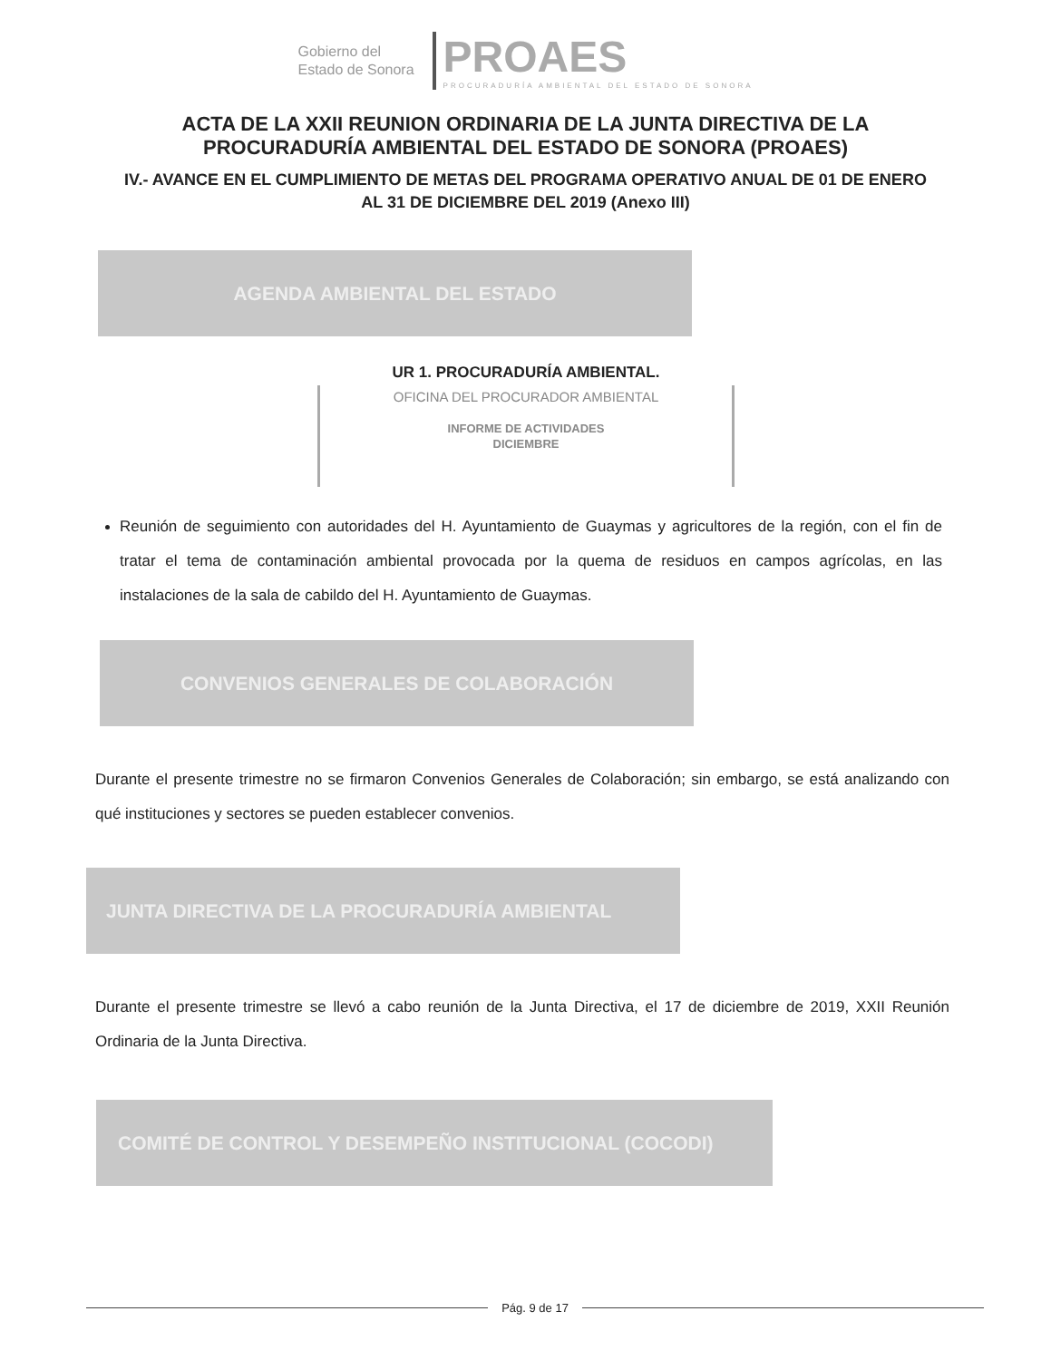Gobierno del
Estado de Sonora
PROAES
PROCURADURÍA AMBIENTAL DEL ESTADO DE SONORA
ACTA DE LA XXII REUNION ORDINARIA DE LA JUNTA DIRECTIVA DE LA
PROCURADURÍA AMBIENTAL DEL ESTADO DE SONORA (PROAES)
IV.- AVANCE EN EL CUMPLIMIENTO DE METAS DEL PROGRAMA OPERATIVO ANUAL DE 01 DE ENERO
AL 31 DE DICIEMBRE DEL 2019 (Anexo III)
AGENDA AMBIENTAL DEL ESTADO
UR 1. PROCURADURÍA AMBIENTAL.
OFICINA DEL PROCURADOR AMBIENTAL
INFORME DE ACTIVIDADES
DICIEMBRE
Reunión de seguimiento con autoridades del H. Ayuntamiento de Guaymas y agricultores de la región, con el fin de tratar el tema de contaminación ambiental provocada por la quema de residuos en campos agrícolas, en las instalaciones de la sala de cabildo del H. Ayuntamiento de Guaymas.
CONVENIOS GENERALES DE COLABORACIÓN
Durante el presente trimestre no se firmaron Convenios Generales de Colaboración; sin embargo, se está analizando con qué instituciones y sectores se pueden establecer convenios.
JUNTA DIRECTIVA DE LA PROCURADURÍA AMBIENTAL
Durante el presente trimestre se llevó a cabo reunión de la Junta Directiva, el 17 de diciembre de 2019, XXII Reunión Ordinaria de la Junta Directiva.
COMITÉ DE CONTROL Y DESEMPEÑO INSTITUCIONAL (COCODI)
Pág. 9 de 17